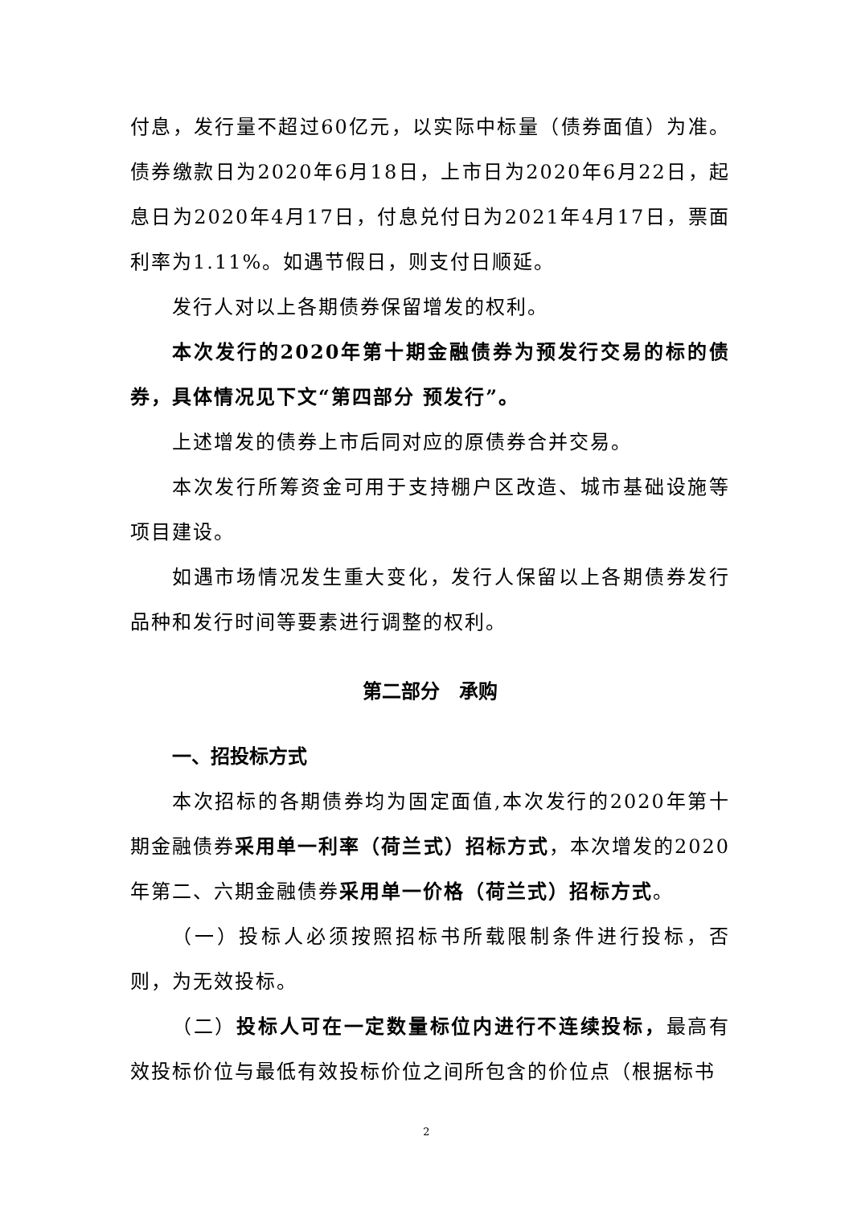付息，发行量不超过60亿元，以实际中标量（债券面值）为准。债券缴款日为2020年6月18日，上市日为2020年6月22日，起息日为2020年4月17日，付息兑付日为2021年4月17日，票面利率为1.11%。如遇节假日，则支付日顺延。
发行人对以上各期债券保留增发的权利。
本次发行的2020年第十期金融债券为预发行交易的标的债券，具体情况见下文“第四部分 预发行”。
上述增发的债券上市后同对应的原债券合并交易。
本次发行所筹资金可用于支持棚户区改造、城市基础设施等项目建设。
如遇市场情况发生重大变化，发行人保留以上各期债券发行品种和发行时间等要素进行调整的权利。
第二部分　承购
一、招投标方式
本次招标的各期债券均为固定面值,本次发行的2020年第十期金融债券采用单一利率（荷兰式）招标方式，本次增发的2020年第二、六期金融债券采用单一价格（荷兰式）招标方式。
（一）投标人必须按照招标书所载限制条件进行投标，否则，为无效投标。
（二）投标人可在一定数量标位内进行不连续投标，最高有效投标价位与最低有效投标价位之间所包含的价位点（根据标书
2